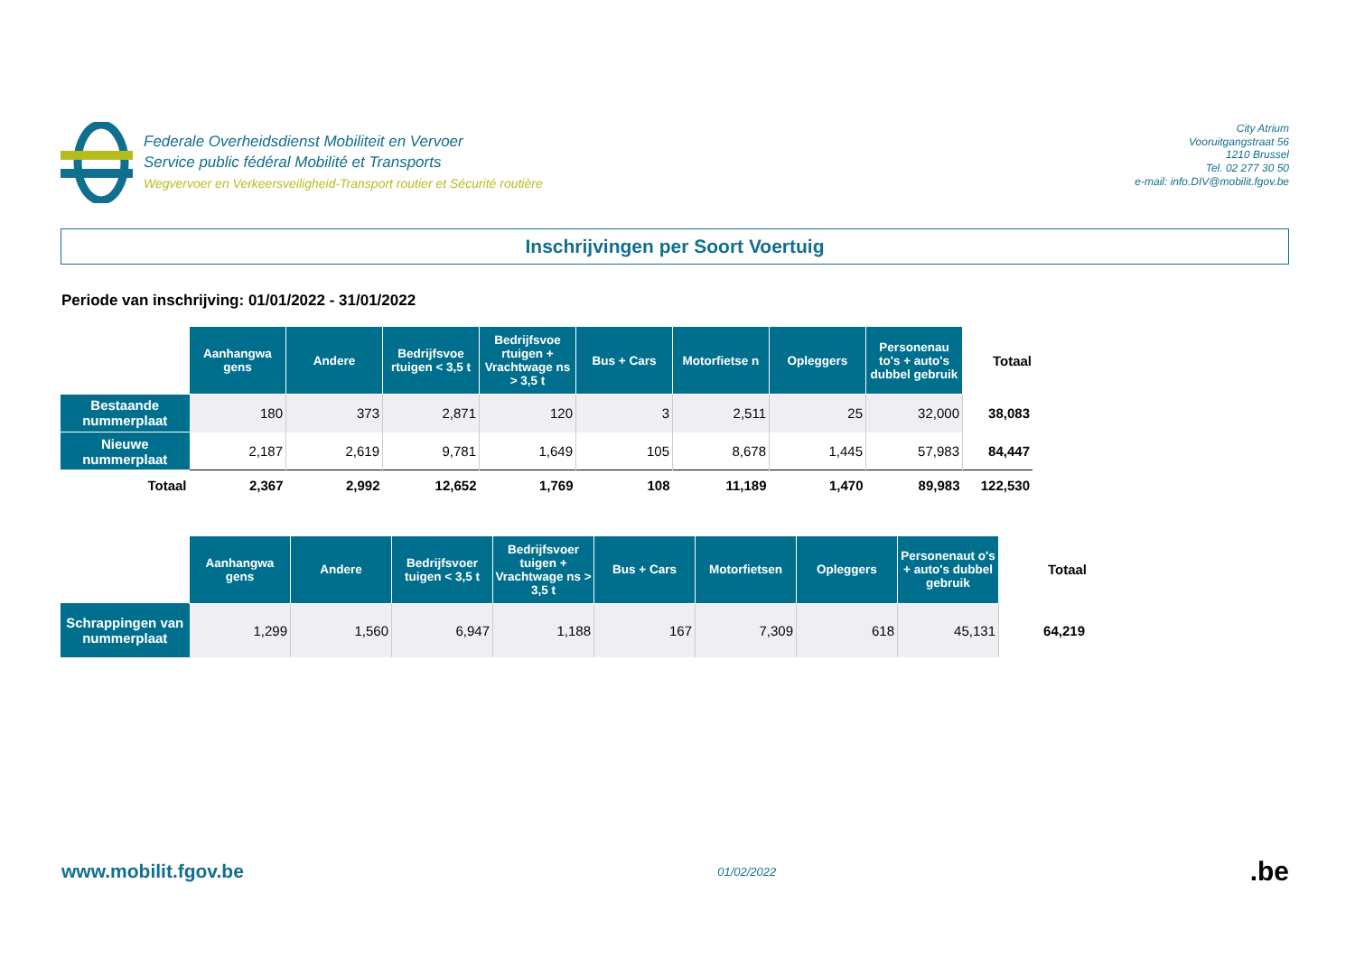Federale Overheidsdienst Mobiliteit en Vervoer
Service public fédéral Mobilité et Transports
Wegvervoer en Verkeersveiligheid-Transport routier et Sécurité routière
City Atrium
Vooruitgangstraat 56
1210 Brussel
Tel. 02 277 30 50
e-mail: info.DIV@mobilit.fgov.be
Inschrijvingen per Soort Voertuig
Periode van inschrijving: 01/01/2022 - 31/01/2022
| | Aanhangwa gens | Andere | Bedrijfsvoe rtuigen < 3,5 t | Bedrijfsvoe rtuigen + Vrachtwage ns > 3,5 t | Bus + Cars | Motorfietse n | Opleggers | Personenau to's + auto's dubbel gebruik | Totaal |
| --- | --- | --- | --- | --- | --- | --- | --- | --- | --- |
| Bestaande nummerplaat | 180 | 373 | 2,871 | 120 | 3 | 2,511 | 25 | 32,000 | 38,083 |
| Nieuwe nummerplaat | 2,187 | 2,619 | 9,781 | 1,649 | 105 | 8,678 | 1,445 | 57,983 | 84,447 |
| Totaal | 2,367 | 2,992 | 12,652 | 1,769 | 108 | 11,189 | 1,470 | 89,983 | 122,530 |
| | Aanhangwa gens | Andere | Bedrijfsvoer tuigen < 3,5 t | Bedrijfsvoer tuigen + Vrachtwage ns > 3,5 t | Bus + Cars | Motorfietsen | Opleggers | Personenaut o's + auto's dubbel gebruik | Totaal |
| --- | --- | --- | --- | --- | --- | --- | --- | --- | --- |
| Schrappingen van nummerplaat | 1,299 | 1,560 | 6,947 | 1,188 | 167 | 7,309 | 618 | 45,131 | 64,219 |
www.mobilit.fgov.be
01/02/2022
.be